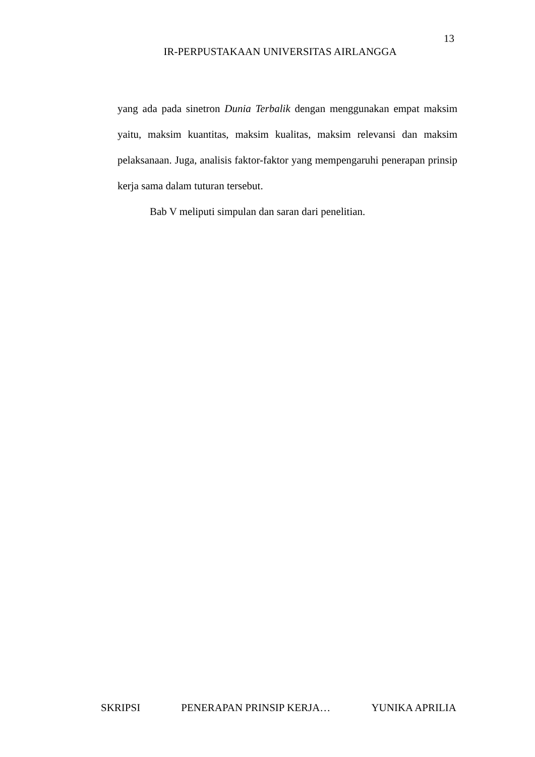13
IR-PERPUSTAKAAN UNIVERSITAS AIRLANGGA
yang ada pada sinetron Dunia Terbalik dengan menggunakan empat maksim yaitu, maksim kuantitas, maksim kualitas, maksim relevansi dan maksim pelaksanaan. Juga, analisis faktor-faktor yang mempengaruhi penerapan prinsip kerja sama dalam tuturan tersebut.
Bab V meliputi simpulan dan saran dari penelitian.
SKRIPSI PENERAPAN PRINSIP KERJA… YUNIKA APRILIA